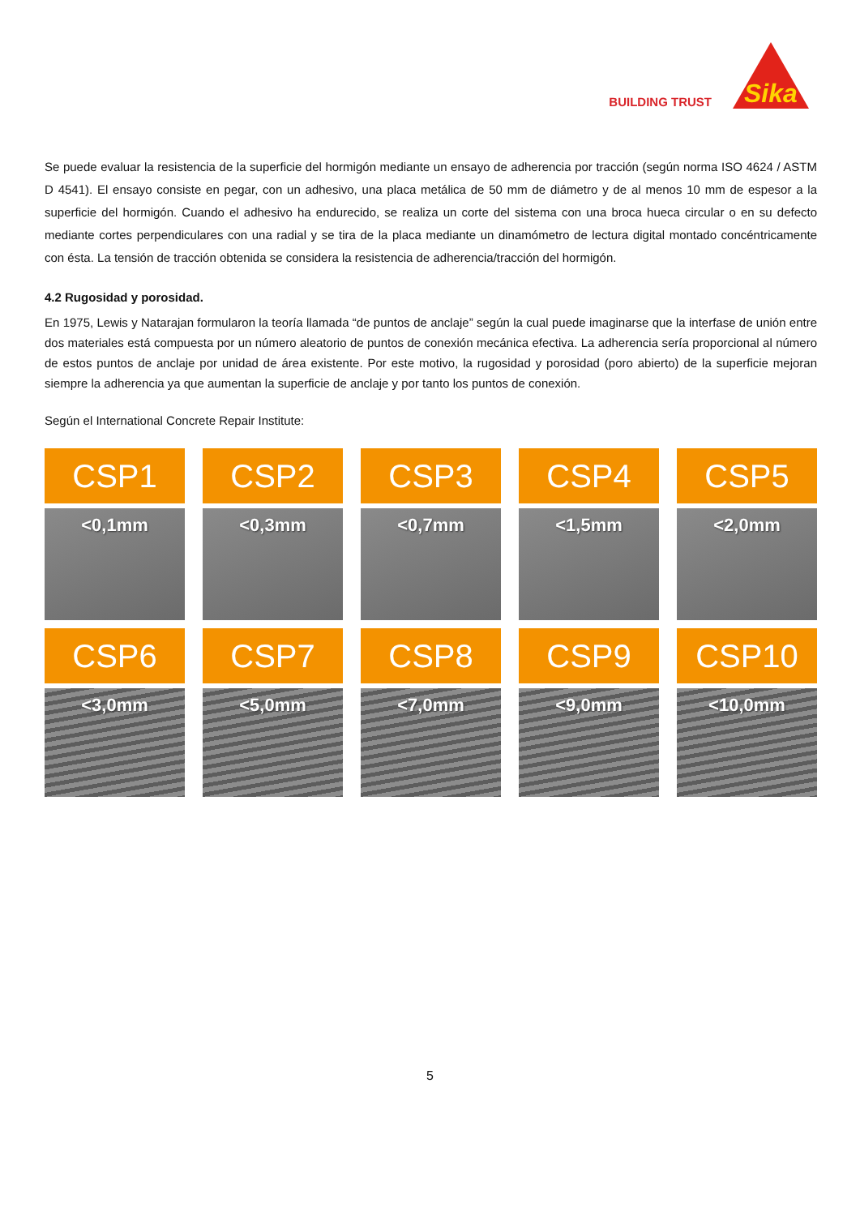BUILDING TRUST
Sika
Se puede evaluar la resistencia de la superficie del hormigón mediante un ensayo de adherencia por tracción (según norma ISO 4624 / ASTM D 4541). El ensayo consiste en pegar, con un adhesivo, una placa metálica de 50 mm de diámetro y de al menos 10 mm de espesor a la superficie del hormigón. Cuando el adhesivo ha endurecido, se realiza un corte del sistema con una broca hueca circular o en su defecto mediante cortes perpendiculares con una radial y se tira de la placa mediante un dinamómetro de lectura digital montado concéntricamente con ésta. La tensión de tracción obtenida se considera la resistencia de adherencia/tracción del hormigón.
4.2 Rugosidad y porosidad.
En 1975, Lewis y Natarajan formularon la teoría llamada “de puntos de anclaje” según la cual puede imaginarse que la interfase de unión entre dos materiales está compuesta por un número aleatorio de puntos de conexión mecánica efectiva. La adherencia sería proporcional al número de estos puntos de anclaje por unidad de área existente. Por este motivo, la rugosidad y porosidad (poro abierto) de la superficie mejoran siempre la adherencia ya que aumentan la superficie de anclaje y por tanto los puntos de conexión.
Según el International Concrete Repair Institute:
CSP1
<0,1mm
CSP2
<0,3mm
CSP3
<0,7mm
CSP4
<1,5mm
CSP5
<2,0mm
CSP6
<3,0mm
CSP7
<5,0mm
CSP8
<7,0mm
CSP9
<9,0mm
CSP10
<10,0mm
5